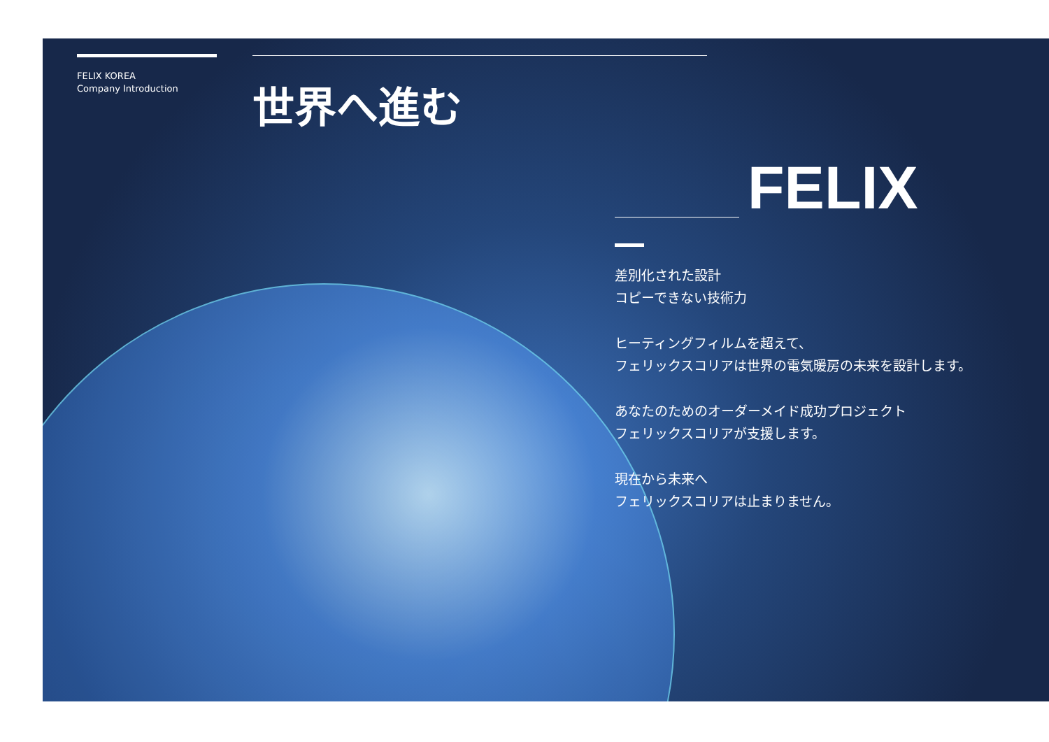FELIX KOREA
Company Introduction
世界へ進む
FELIX
差別化された設計
コピーできない技術力
ヒーティングフィルムを超えて、
フェリックスコリアは世界の電気暖房の未来を設計します。
あなたのためのオーダーメイド成功プロジェクト
フェリックスコリアが支援します。
現在から未来へ
フェリックスコリアは止まりません。